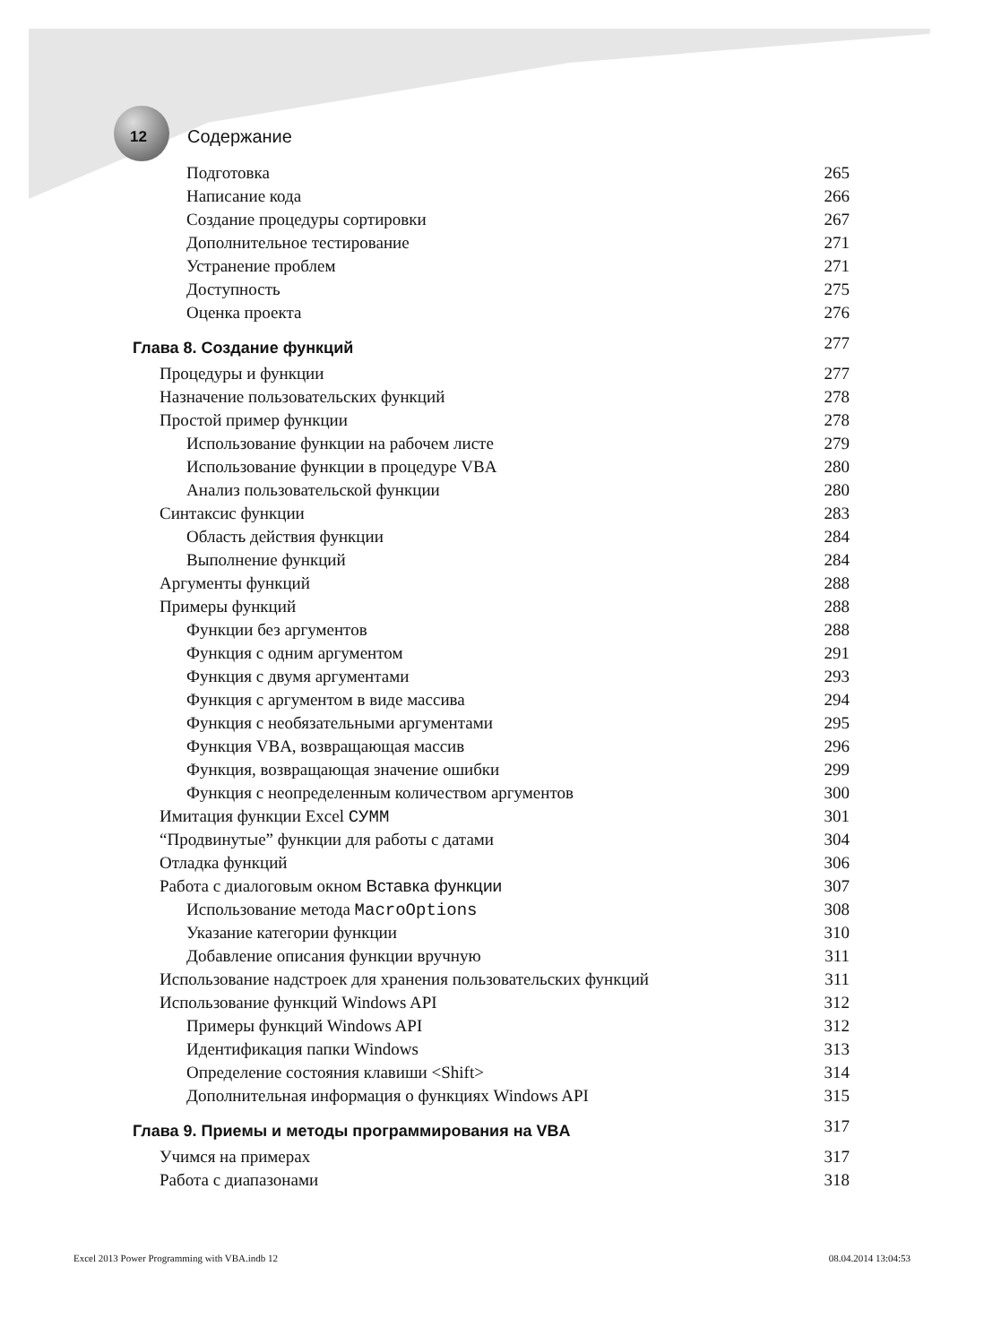12 Содержание
Подготовка 265
Написание кода 266
Создание процедуры сортировки 267
Дополнительное тестирование 271
Устранение проблем 271
Доступность 275
Оценка проекта 276
Глава 8. Создание функций 277
Процедуры и функции 277
Назначение пользовательских функций 278
Простой пример функции 278
Использование функции на рабочем листе 279
Использование функции в процедуре VBA 280
Анализ пользовательской функции 280
Синтаксис функции 283
Область действия функции 284
Выполнение функций 284
Аргументы функций 288
Примеры функций 288
Функции без аргументов 288
Функция с одним аргументом 291
Функция с двумя аргументами 293
Функция с аргументом в виде массива 294
Функция с необязательными аргументами 295
Функция VBA, возвращающая массив 296
Функция, возвращающая значение ошибки 299
Функция с неопределенным количеством аргументов 300
Имитация функции Excel СУММ 301
“Продвинутые” функции для работы с датами 304
Отладка функций 306
Работа с диалоговым окном Вставка функции 307
Использование метода MacroOptions 308
Указание категории функции 310
Добавление описания функции вручную 311
Использование надстроек для хранения пользовательских функций 311
Использование функций Windows API 312
Примеры функций Windows API 312
Идентификация папки Windows 313
Определение состояния клавиши <Shift> 314
Дополнительная информация о функциях Windows API 315
Глава 9. Приемы и методы программирования на VBA 317
Учимся на примерах 317
Работа с диапазонами 318
Excel 2013 Power Programming with VBA.indb 12 08.04.2014 13:04:53